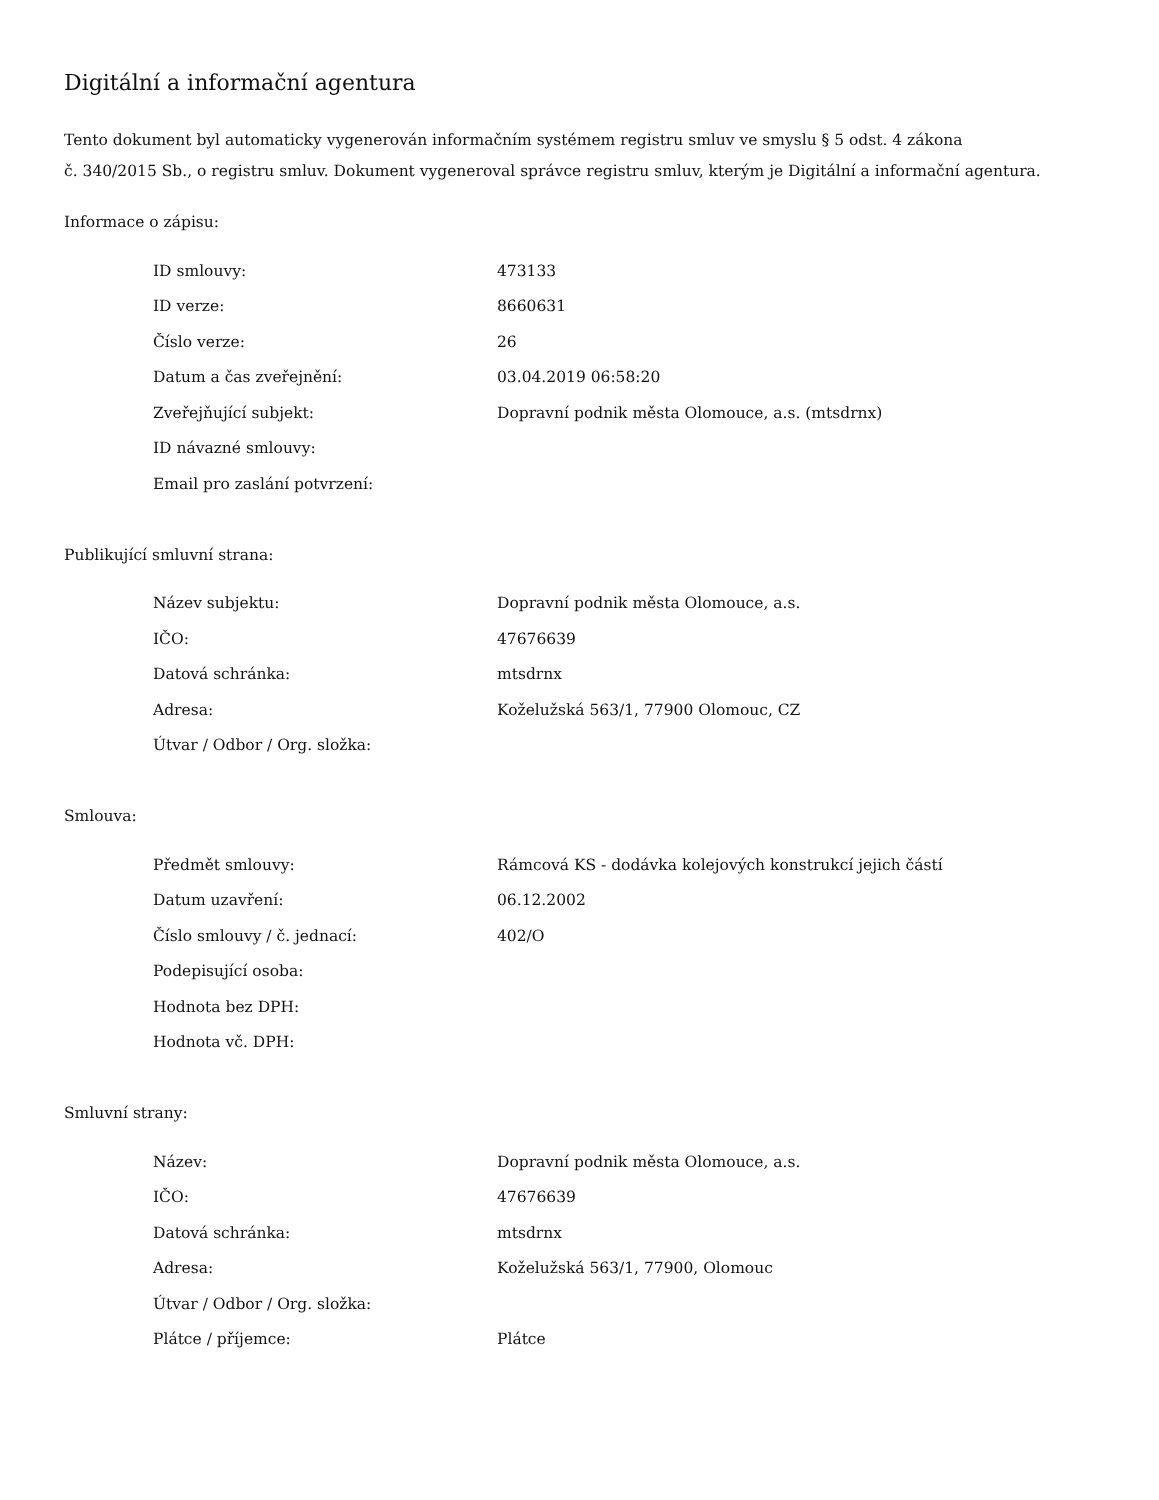Digitální a informační agentura
Tento dokument byl automaticky vygenerován informačním systémem registru smluv ve smyslu § 5 odst. 4 zákona
č. 340/2015 Sb., o registru smluv. Dokument vygeneroval správce registru smluv, kterým je Digitální a informační agentura.
Informace o zápisu:
| ID smlouvy: | 473133 |
| ID verze: | 8660631 |
| Číslo verze: | 26 |
| Datum a čas zveřejnění: | 03.04.2019 06:58:20 |
| Zveřejňující subjekt: | Dopravní podnik města Olomouce, a.s. (mtsdrnx) |
| ID návazné smlouvy: | |
| Email pro zaslání potvrzení: | |
Publikující smluvní strana:
| Název subjektu: | Dopravní podnik města Olomouce, a.s. |
| IČO: | 47676639 |
| Datová schránka: | mtsdrnx |
| Adresa: | Koželužská 563/1, 77900 Olomouc, CZ |
| Útvar / Odbor / Org. složka: | |
Smlouva:
| Předmět smlouvy: | Rámcová KS - dodávka kolejových konstrukcí jejich částí |
| Datum uzavření: | 06.12.2002 |
| Číslo smlouvy / č. jednací: | 402/O |
| Podepisující osoba: | |
| Hodnota bez DPH: | |
| Hodnota vč. DPH: | |
Smluvní strany:
| Název: | Dopravní podnik města Olomouce, a.s. |
| IČO: | 47676639 |
| Datová schránka: | mtsdrnx |
| Adresa: | Koželužská 563/1, 77900, Olomouc |
| Útvar / Odbor / Org. složka: | |
| Plátce / příjemce: | Plátce |